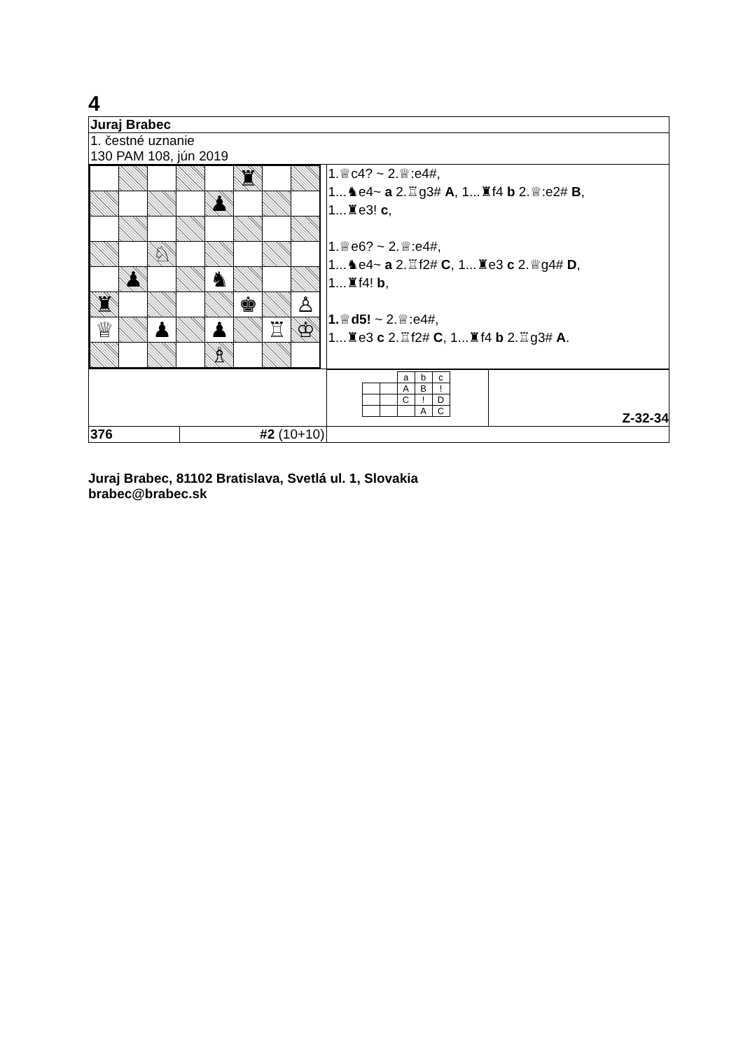4
| Juraj Brabec | | |
| 1. čestné uznanie 130 PAM 108, jún 2019 | | |
| / / / / / / ♜ / / / / / / / / ♟ / / / / / / / ♘ / / / / / / / / ♟ / / / ♞ / / / / / ♜ / / / / / ♚ / / ♙ / / ♕ / / ♟ / / ♟ / / ♖ / ♔ / / / / / / ♗ / / / / | | 1.♕c4? ~ 2.♕:e4#, 1...♞e4~ a 2.♖g3# A , 1...♜f4 b 2.♕:e2# B , 1...♜e3! c , 1.♕e6? ~ 2.♕:e4#, 1...♞e4~ a 2.♖f2# C , 1...♜e3 c 2.♕g4# D , 1...♜f4! b , 1. ♕ d5! ~ 2.♕:e4#, 1...♜e3 c 2.♖f2# C , 1...♜f4 b 2.♖g3# A . |
| | | / / / a / b / c / / / / A / B / ! / / / / C / ! / D / / / / / A / C / Z-32-34 |
| 376 | #2 (10+10) | |
Juraj Brabec, 81102 Bratislava, Svetlá ul. 1, Slovakia
brabec@brabec.sk